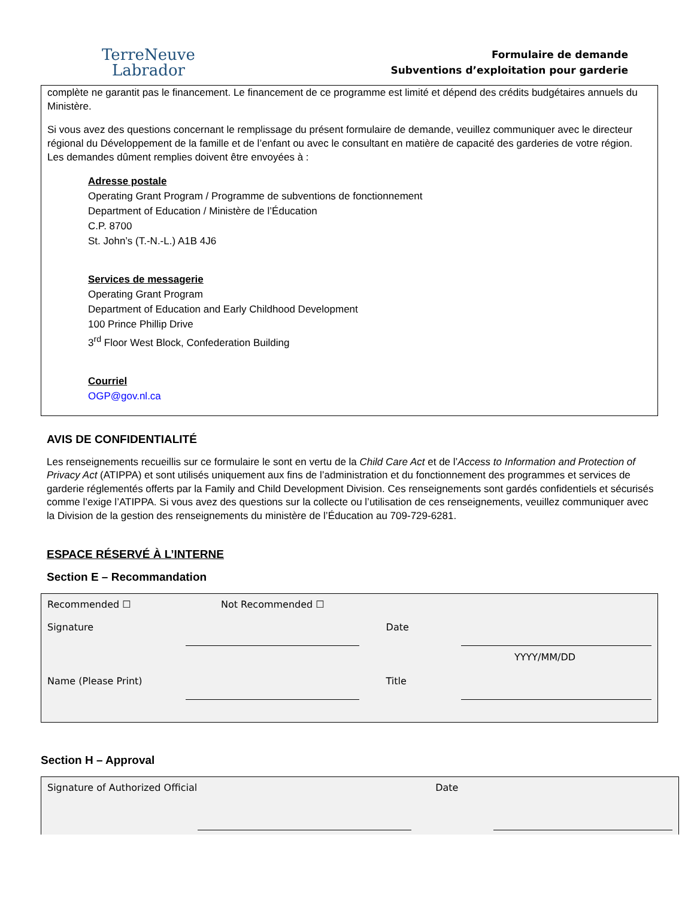TerreNeuve
Labrador
Formulaire de demande
Subventions d’exploitation pour garderie
complète ne garantit pas le financement. Le financement de ce programme est limité et dépend des crédits budgétaires annuels du Ministère.
Si vous avez des questions concernant le remplissage du présent formulaire de demande, veuillez communiquer avec le directeur régional du Développement de la famille et de l’enfant ou avec le consultant en matière de capacité des garderies de votre région. Les demandes dûment remplies doivent être envoyées à :
Adresse postale
Operating Grant Program / Programme de subventions de fonctionnement
Department of Education / Ministère de l’Éducation
C.P. 8700
St. John’s (T.-N.-L.) A1B 4J6
Services de messagerie
Operating Grant Program
Department of Education and Early Childhood Development
100 Prince Phillip Drive
3<sup>rd</sup> Floor West Block, Confederation Building
Courriel
OGP@gov.nl.ca
AVIS DE CONFIDENTIALITÉ
Les renseignements recueillis sur ce formulaire le sont en vertu de la Child Care Act et de l’Access to Information and Protection of Privacy Act (ATIPPA) et sont utilisés uniquement aux fins de l’administration et du fonctionnement des programmes et services de garderie réglementés offerts par la Family and Child Development Division. Ces renseignements sont gardés confidentiels et sécurisés comme l’exige l’ATIPPA. Si vous avez des questions sur la collecte ou l’utilisation de ces renseignements, veuillez communiquer avec la Division de la gestion des renseignements du ministère de l’Éducation au 709-729-6281.
ESPACE RÉSERVÉ À L’INTERNE
Section E – Recommandation
Recommended ☐ Not Recommended ☐
Signature Date
YYYY/MM/DD
Name (Please Print) Title
Section H – Approval
Signature of Authorized Official
Date